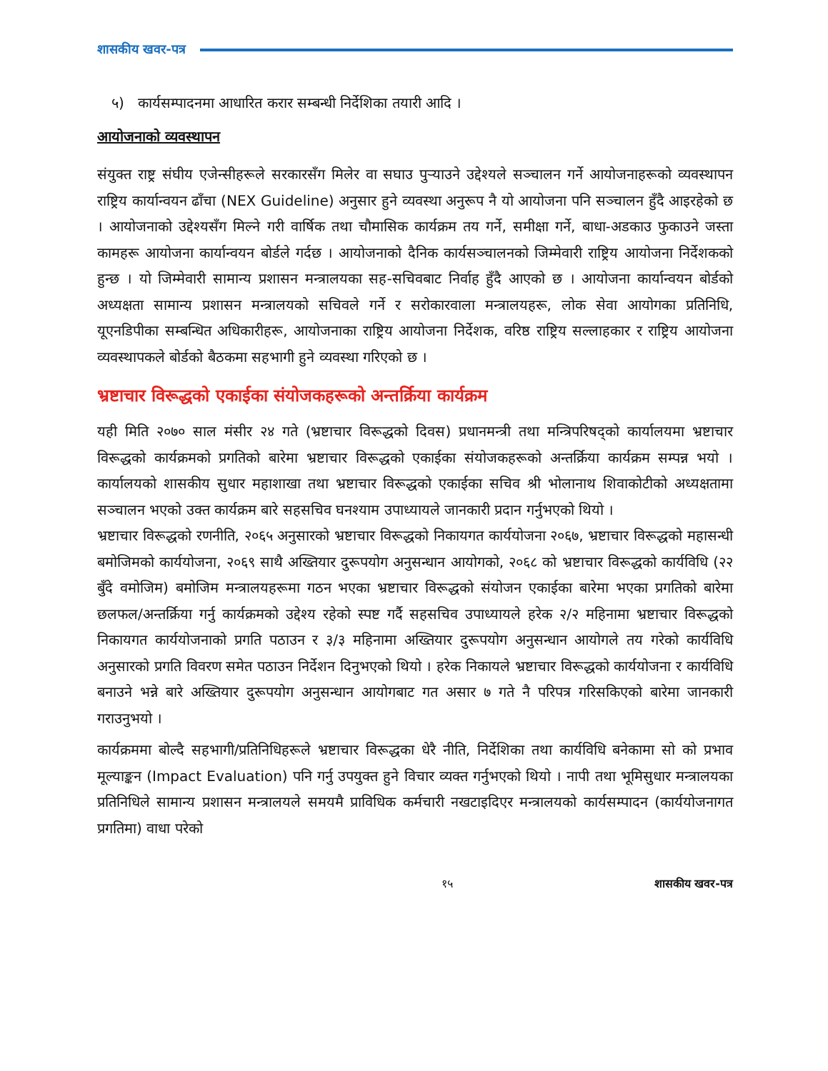शासकीय खवर-पत्र
५) कार्यसम्पादनमा आधारित करार सम्बन्धी निर्देशिका तयारी आदि ।
आयोजनाको व्यवस्थापन
संयुक्त राष्ट्र संघीय एजेन्सीहरूले सरकारसँग मिलेर वा सघाउ पुऱ्याउने उद्देश्यले सञ्चालन गर्ने आयोजनाहरूको व्यवस्थापन राष्ट्रिय कार्यान्वयन ढाँचा (NEX Guideline) अनुसार हुने व्यवस्था अनुरूप नै यो आयोजना पनि सञ्चालन हुँदै आइरहेको छ । आयोजनाको उद्देश्यसँग मिल्ने गरी वार्षिक तथा चौमासिक कार्यक्रम तय गर्ने, समीक्षा गर्ने, बाधा-अडकाउ फुकाउने जस्ता कामहरू आयोजना कार्यान्वयन बोर्डले गर्दछ । आयोजनाको दैनिक कार्यसञ्चालनको जिम्मेवारी राष्ट्रिय आयोजना निर्देशकको हुन्छ । यो जिम्मेवारी सामान्य प्रशासन मन्त्रालयका सह-सचिवबाट निर्वाह हुँदै आएको छ । आयोजना कार्यान्वयन बोर्डको अध्यक्षता सामान्य प्रशासन मन्त्रालयको सचिवले गर्ने र सरोकारवाला मन्त्रालयहरू, लोक सेवा आयोगका प्रतिनिधि, यूएनडिपीका सम्बन्धित अधिकारीहरू, आयोजनाका राष्ट्रिय आयोजना निर्देशक, वरिष्ठ राष्ट्रिय सल्लाहकार र राष्ट्रिय आयोजना व्यवस्थापकले बोर्डको बैठकमा सहभागी हुने व्यवस्था गरिएको छ ।
भ्रष्टाचार विरूद्धको एकाईका संयोजकहरूको अन्तर्क्रिया कार्यक्रम
यही मिति २०७० साल मंसीर २४ गते (भ्रष्टाचार विरूद्धको दिवस) प्रधानमन्त्री तथा मन्त्रिपरिषद्को कार्यालयमा भ्रष्टाचार विरूद्धको कार्यक्रमको प्रगतिको बारेमा भ्रष्टाचार विरूद्धको एकाईका संयोजकहरूको अन्तर्क्रिया कार्यक्रम सम्पन्न भयो । कार्यालयको शासकीय सुधार महाशाखा तथा भ्रष्टाचार विरूद्धको एकाईका सचिव श्री भोलानाथ शिवाकोटीको अध्यक्षतामा सञ्चालन भएको उक्त कार्यक्रम बारे सहसचिव घनश्याम उपाध्यायले जानकारी प्रदान गर्नुभएको थियो ।
भ्रष्टाचार विरूद्धको रणनीति, २०६५ अनुसारको भ्रष्टाचार विरूद्धको निकायगत कार्ययोजना २०६७, भ्रष्टाचार विरूद्धको महासन्धी बमोजिमको कार्ययोजना, २०६९ साथै अख्तियार दुरूपयोग अनुसन्धान आयोगको, २०६८ को भ्रष्टाचार विरूद्धको कार्यविधि (२२ बुँदे वमोजिम) बमोजिम मन्त्रालयहरूमा गठन भएका भ्रष्टाचार विरूद्धको संयोजन एकाईका बारेमा भएका प्रगतिको बारेमा छलफल/अन्तर्क्रिया गर्नु कार्यक्रमको उद्देश्य रहेको स्पष्ट गर्दै सहसचिव उपाध्यायले हरेक २/२ महिनामा भ्रष्टाचार विरूद्धको निकायगत कार्ययोजनाको प्रगति पठाउन र ३/३ महिनामा अख्तियार दुरूपयोग अनुसन्धान आयोगले तय गरेको कार्यविधि अनुसारको प्रगति विवरण समेत पठाउन निर्देशन दिनुभएको थियो । हरेक निकायले भ्रष्टाचार विरूद्धको कार्ययोजना र कार्यविधि बनाउने भन्ने बारे अख्तियार दुरूपयोग अनुसन्धान आयोगबाट गत असार ७ गते नै परिपत्र गरिसकिएको बारेमा जानकारी गराउनुभयो ।
कार्यक्रममा बोल्दै सहभागी/प्रतिनिधिहरूले भ्रष्टाचार विरूद्धका धेरै नीति, निर्देशिका तथा कार्यविधि बनेकामा सो को प्रभाव मूल्याङ्कन (Impact Evaluation) पनि गर्नु उपयुक्त हुने विचार व्यक्त गर्नुभएको थियो । नापी तथा भूमिसुधार मन्त्रालयका प्रतिनिधिले सामान्य प्रशासन मन्त्रालयले समयमै प्राविधिक कर्मचारी नखटाइदिएर मन्त्रालयको कार्यसम्पादन (कार्ययोजनागत प्रगतिमा) वाधा परेको
१५ शासकीय खवर-पत्र